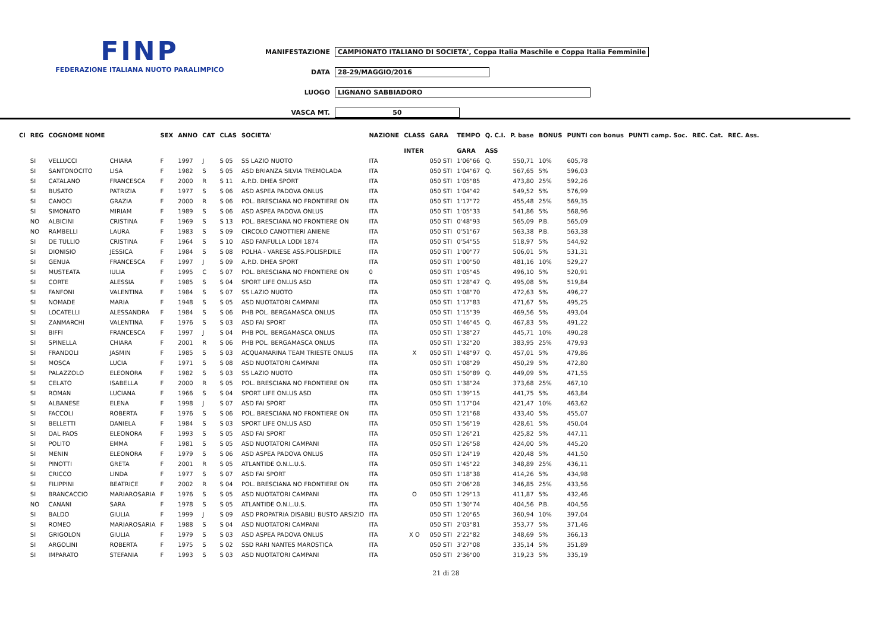FINP
FEDERAZIONE ITALIANA NUOTO PARALIMPICO
MANIFESTAZIONE CAMPIONATO ITALIANO DI SOCIETA', Coppa Italia Maschile e Coppa Italia Femminile
DATA 28-29/MAGGIO/2016
LUOGO LIGNANO SABBIADORO
VASCA MT. 50
| Cl | REG | COGNOME NOME | | SEX | ANNO | CAT | CLAS | SOCIETA' | NAZIONE | CLASS | GARA | TEMPO | Q. C.I. | P. base | BONUS | PUNTI con bonus | PUNTI camp. Soc. | REC. Cat. | REC. Ass. |
| --- | --- | --- | --- | --- | --- | --- | --- | --- | --- | --- | --- | --- | --- | --- | --- | --- | --- | --- | --- |
| | | | | | | | | | | INTER | | GARA | ASS | | | | | | |
| | SI | VELLUCCI | CHIARA | F | 1997 | J | S 05 | SS LAZIO NUOTO | ITA | | 050 STI | 1'06"66 | Q. | 550,71 | 10% | 605,78 | | | |
| | SI | SANTONOCITO | LISA | F | 1982 | S | S 05 | ASD BRIANZA SILVIA TREMOLADA | ITA | | 050 STI | 1'04"67 | Q. | 567,65 | 5% | 596,03 | | | |
| | SI | CATALANO | FRANCESCA | F | 2000 | R | S 11 | A.P.D. DHEA SPORT | ITA | | 050 STI | 1'05"85 | | 473,80 | 25% | 592,26 | | | |
| | SI | BUSATO | PATRIZIA | F | 1977 | S | S 06 | ASD ASPEA PADOVA ONLUS | ITA | | 050 STI | 1'04"42 | | 549,52 | 5% | 576,99 | | | |
| | SI | CANOCI | GRAZIA | F | 2000 | R | S 06 | POL. BRESCIANA NO FRONTIERE ON | ITA | | 050 STI | 1'17"72 | | 455,48 | 25% | 569,35 | | | |
| | SI | SIMONATO | MIRIAM | F | 1989 | S | S 06 | ASD ASPEA PADOVA ONLUS | ITA | | 050 STI | 1'05"33 | | 541,86 | 5% | 568,96 | | | |
| | NO | ALBICINI | CRISTINA | F | 1969 | S | S 13 | POL. BRESCIANA NO FRONTIERE ON | ITA | | 050 STI | 0'48"93 | | 565,09 | P.B. | 565,09 | | | |
| | NO | RAMBELLI | LAURA | F | 1983 | S | S 09 | CIRCOLO CANOTTIERI ANIENE | ITA | | 050 STI | 0'51"67 | | 563,38 | P.B. | 563,38 | | | |
| | SI | DE TULLIO | CRISTINA | F | 1964 | S | S 10 | ASD FANFULLA LODI 1874 | ITA | | 050 STI | 0'54"55 | | 518,97 | 5% | 544,92 | | | |
| | SI | DIONISIO | JESSICA | F | 1984 | S | S 08 | POLHA - VARESE ASS.POLISP.DILE | ITA | | 050 STI | 1'00"77 | | 506,01 | 5% | 531,31 | | | |
| | SI | GENUA | FRANCESCA | F | 1997 | J | S 09 | A.P.D. DHEA SPORT | ITA | | 050 STI | 1'00"50 | | 481,16 | 10% | 529,27 | | | |
| | SI | MUSTEATA | IULIA | F | 1995 | C | S 07 | POL. BRESCIANA NO FRONTIERE ON | 0 | | 050 STI | 1'05"45 | | 496,10 | 5% | 520,91 | | | |
| | SI | CORTE | ALESSIA | F | 1985 | S | S 04 | SPORT LIFE ONLUS ASD | ITA | | 050 STI | 1'28"47 | Q. | 495,08 | 5% | 519,84 | | | |
| | SI | FANFONI | VALENTINA | F | 1984 | S | S 07 | SS LAZIO NUOTO | ITA | | 050 STI | 1'08"70 | | 472,63 | 5% | 496,27 | | | |
| | SI | NOMADE | MARIA | F | 1948 | S | S 05 | ASD NUOTATORI CAMPANI | ITA | | 050 STI | 1'17"83 | | 471,67 | 5% | 495,25 | | | |
| | SI | LOCATELLI | ALESSANDRA | F | 1984 | S | S 06 | PHB POL. BERGAMASCA ONLUS | ITA | | 050 STI | 1'15"39 | | 469,56 | 5% | 493,04 | | | |
| | SI | ZANMARCHI | VALENTINA | F | 1976 | S | S 03 | ASD FAI SPORT | ITA | | 050 STI | 1'46"45 | Q. | 467,83 | 5% | 491,22 | | | |
| | SI | BIFFI | FRANCESCA | F | 1997 | J | S 04 | PHB POL. BERGAMASCA ONLUS | ITA | | 050 STI | 1'38"27 | | 445,71 | 10% | 490,28 | | | |
| | SI | SPINELLA | CHIARA | F | 2001 | R | S 06 | PHB POL. BERGAMASCA ONLUS | ITA | | 050 STI | 1'32"20 | | 383,95 | 25% | 479,93 | | | |
| | SI | FRANDOLI | JASMIN | F | 1985 | S | S 03 | ACQUAMARINA TEAM TRIESTE ONLUS | ITA | X | 050 STI | 1'48"97 | Q. | 457,01 | 5% | 479,86 | | | |
| | SI | MOSCA | LUCIA | F | 1971 | S | S 08 | ASD NUOTATORI CAMPANI | ITA | | 050 STI | 1'08"29 | | 450,29 | 5% | 472,80 | | | |
| | SI | PALAZZOLO | ELEONORA | F | 1982 | S | S 03 | SS LAZIO NUOTO | ITA | | 050 STI | 1'50"89 | Q. | 449,09 | 5% | 471,55 | | | |
| | SI | CELATO | ISABELLA | F | 2000 | R | S 05 | POL. BRESCIANA NO FRONTIERE ON | ITA | | 050 STI | 1'38"24 | | 373,68 | 25% | 467,10 | | | |
| | SI | ROMAN | LUCIANA | F | 1966 | S | S 04 | SPORT LIFE ONLUS ASD | ITA | | 050 STI | 1'39"15 | | 441,75 | 5% | 463,84 | | | |
| | SI | ALBANESE | ELENA | F | 1998 | J | S 07 | ASD FAI SPORT | ITA | | 050 STI | 1'17"04 | | 421,47 | 10% | 463,62 | | | |
| | SI | FACCOLI | ROBERTA | F | 1976 | S | S 06 | POL. BRESCIANA NO FRONTIERE ON | ITA | | 050 STI | 1'21"68 | | 433,40 | 5% | 455,07 | | | |
| | SI | BELLETTI | DANIELA | F | 1984 | S | S 03 | SPORT LIFE ONLUS ASD | ITA | | 050 STI | 1'56"19 | | 428,61 | 5% | 450,04 | | | |
| | SI | DAL PAOS | ELEONORA | F | 1993 | S | S 05 | ASD FAI SPORT | ITA | | 050 STI | 1'26"21 | | 425,82 | 5% | 447,11 | | | |
| | SI | POLITO | EMMA | F | 1981 | S | S 05 | ASD NUOTATORI CAMPANI | ITA | | 050 STI | 1'26"58 | | 424,00 | 5% | 445,20 | | | |
| | SI | MENIN | ELEONORA | F | 1979 | S | S 06 | ASD ASPEA PADOVA ONLUS | ITA | | 050 STI | 1'24"19 | | 420,48 | 5% | 441,50 | | | |
| | SI | PINOTTI | GRETA | F | 2001 | R | S 05 | ATLANTIDE O.N.L.U.S. | ITA | | 050 STI | 1'45"22 | | 348,89 | 25% | 436,11 | | | |
| | SI | CRICCO | LINDA | F | 1977 | S | S 07 | ASD FAI SPORT | ITA | | 050 STI | 1'18"38 | | 414,26 | 5% | 434,98 | | | |
| | SI | FILIPPINI | BEATRICE | F | 2002 | R | S 04 | POL. BRESCIANA NO FRONTIERE ON | ITA | | 050 STI | 2'06"28 | | 346,85 | 25% | 433,56 | | | |
| | SI | BRANCACCIO | MARIAROSARIA | F | 1976 | S | S 05 | ASD NUOTATORI CAMPANI | ITA | O | 050 STI | 1'29"13 | | 411,87 | 5% | 432,46 | | | |
| | NO | CANANI | SARA | F | 1978 | S | S 05 | ATLANTIDE O.N.L.U.S. | ITA | | 050 STI | 1'30"74 | | 404,56 | P.B. | 404,56 | | | |
| | SI | BALDO | GIULIA | F | 1999 | J | S 09 | ASD PROPATRIA DISABILI BUSTO ARSIZIO | ITA | | 050 STI | 1'20"65 | | 360,94 | 10% | 397,04 | | | |
| | SI | ROMEO | MARIAROSARIA | F | 1988 | S | S 04 | ASD NUOTATORI CAMPANI | ITA | | 050 STI | 2'03"81 | | 353,77 | 5% | 371,46 | | | |
| | SI | GRIGOLON | GIULIA | F | 1979 | S | S 03 | ASD ASPEA PADOVA ONLUS | ITA | X O | 050 STI | 2'22"82 | | 348,69 | 5% | 366,13 | | | |
| | SI | ARGOLINI | ROBERTA | F | 1975 | S | S 02 | SSD RARI NANTES MAROSTICA | ITA | | 050 STI | 3'27"08 | | 335,14 | 5% | 351,89 | | | |
| | SI | IMPARATO | STEFANIA | F | 1993 | S | S 03 | ASD NUOTATORI CAMPANI | ITA | | 050 STI | 2'36"00 | | 319,23 | 5% | 335,19 | | | |
21 di 28